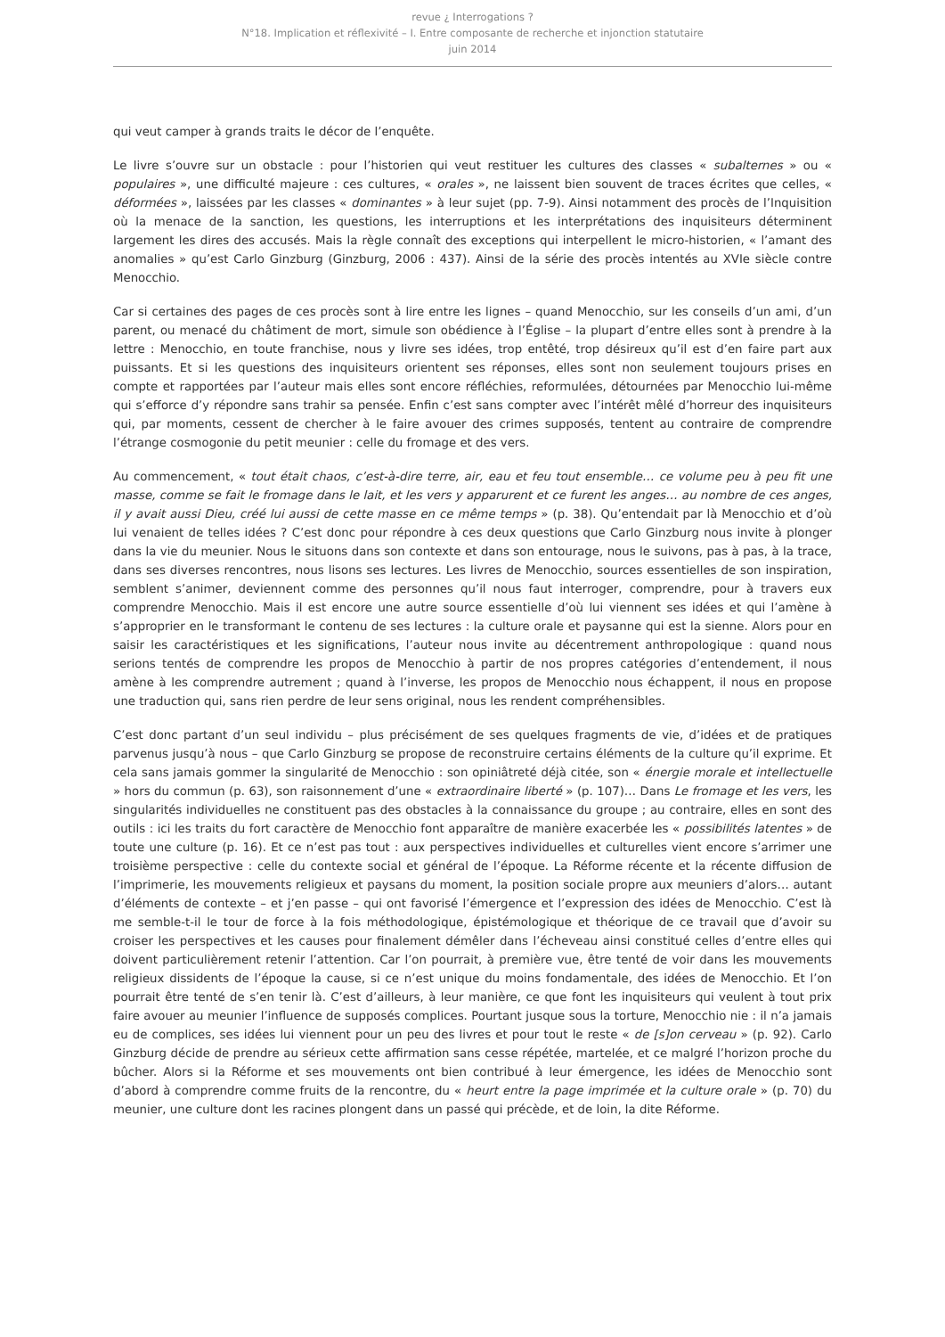revue ¿ Interrogations ?
N°18. Implication et réflexivité – I. Entre composante de recherche et injonction statutaire
juin 2014
qui veut camper à grands traits le décor de l’enquête.
Le livre s’ouvre sur un obstacle : pour l’historien qui veut restituer les cultures des classes « subalternes » ou « populaires », une difficulté majeure : ces cultures, « orales », ne laissent bien souvent de traces écrites que celles, « déformées », laissées par les classes « dominantes » à leur sujet (pp. 7-9). Ainsi notamment des procès de l’Inquisition où la menace de la sanction, les questions, les interruptions et les interprétations des inquisiteurs déterminent largement les dires des accusés. Mais la règle connaît des exceptions qui interpellent le micro-historien, « l’amant des anomalies » qu’est Carlo Ginzburg (Ginzburg, 2006 : 437). Ainsi de la série des procès intentés au XVIe siècle contre Menocchio.
Car si certaines des pages de ces procès sont à lire entre les lignes – quand Menocchio, sur les conseils d’un ami, d’un parent, ou menacé du châtiment de mort, simule son obédience à l’Église – la plupart d’entre elles sont à prendre à la lettre : Menocchio, en toute franchise, nous y livre ses idées, trop entêté, trop désireux qu’il est d’en faire part aux puissants. Et si les questions des inquisiteurs orientent ses réponses, elles sont non seulement toujours prises en compte et rapportées par l’auteur mais elles sont encore réfléchies, reformulées, détournées par Menocchio lui-même qui s’efforce d’y répondre sans trahir sa pensée. Enfin c’est sans compter avec l’intérêt mêlé d’horreur des inquisiteurs qui, par moments, cessent de chercher à le faire avouer des crimes supposés, tentent au contraire de comprendre l’étrange cosmogonie du petit meunier : celle du fromage et des vers.
Au commencement, « tout était chaos, c’est-à-dire terre, air, eau et feu tout ensemble… ce volume peu à peu fit une masse, comme se fait le fromage dans le lait, et les vers y apparurent et ce furent les anges… au nombre de ces anges, il y avait aussi Dieu, créé lui aussi de cette masse en ce même temps » (p. 38). Qu’entendait par là Menocchio et d’où lui venaient de telles idées ? C’est donc pour répondre à ces deux questions que Carlo Ginzburg nous invite à plonger dans la vie du meunier. Nous le situons dans son contexte et dans son entourage, nous le suivons, pas à pas, à la trace, dans ses diverses rencontres, nous lisons ses lectures. Les livres de Menocchio, sources essentielles de son inspiration, semblent s’animer, deviennent comme des personnes qu’il nous faut interroger, comprendre, pour à travers eux comprendre Menocchio. Mais il est encore une autre source essentielle d’où lui viennent ses idées et qui l’amène à s’approprier en le transformant le contenu de ses lectures : la culture orale et paysanne qui est la sienne. Alors pour en saisir les caractéristiques et les significations, l’auteur nous invite au décentrement anthropologique : quand nous serions tentés de comprendre les propos de Menocchio à partir de nos propres catégories d’entendement, il nous amène à les comprendre autrement ; quand à l’inverse, les propos de Menocchio nous échappent, il nous en propose une traduction qui, sans rien perdre de leur sens original, nous les rendent compréhensibles.
C’est donc partant d’un seul individu – plus précisément de ses quelques fragments de vie, d’idées et de pratiques parvenus jusqu’à nous – que Carlo Ginzburg se propose de reconstruire certains éléments de la culture qu’il exprime. Et cela sans jamais gommer la singularité de Menocchio : son opiniâtreté déjà citée, son « énergie morale et intellectuelle » hors du commun (p. 63), son raisonnement d’une « extraordinaire liberté » (p. 107)… Dans Le fromage et les vers, les singularités individuelles ne constituent pas des obstacles à la connaissance du groupe ; au contraire, elles en sont des outils : ici les traits du fort caractère de Menocchio font apparaître de manière exacerbée les « possibilités latentes » de toute une culture (p. 16). Et ce n’est pas tout : aux perspectives individuelles et culturelles vient encore s’arrimer une troisième perspective : celle du contexte social et général de l’époque. La Réforme récente et la récente diffusion de l’imprimerie, les mouvements religieux et paysans du moment, la position sociale propre aux meuniers d’alors… autant d’éléments de contexte – et j’en passe – qui ont favorisé l’émergence et l’expression des idées de Menocchio. C’est là me semble-t-il le tour de force à la fois méthodologique, épistémologique et théorique de ce travail que d’avoir su croiser les perspectives et les causes pour finalement démêler dans l’écheveau ainsi constitué celles d’entre elles qui doivent particulièrement retenir l’attention. Car l’on pourrait, à première vue, être tenté de voir dans les mouvements religieux dissidents de l’époque la cause, si ce n’est unique du moins fondamentale, des idées de Menocchio. Et l’on pourrait être tenté de s’en tenir là. C’est d’ailleurs, à leur manière, ce que font les inquisiteurs qui veulent à tout prix faire avouer au meunier l’influence de supposés complices. Pourtant jusque sous la torture, Menocchio nie : il n’a jamais eu de complices, ses idées lui viennent pour un peu des livres et pour tout le reste « de [s]on cerveau » (p. 92). Carlo Ginzburg décide de prendre au sérieux cette affirmation sans cesse répétée, martelée, et ce malgré l’horizon proche du bûcher. Alors si la Réforme et ses mouvements ont bien contribué à leur émergence, les idées de Menocchio sont d’abord à comprendre comme fruits de la rencontre, du « heurt entre la page imprimée et la culture orale » (p. 70) du meunier, une culture dont les racines plongent dans un passé qui précède, et de loin, la dite Réforme.